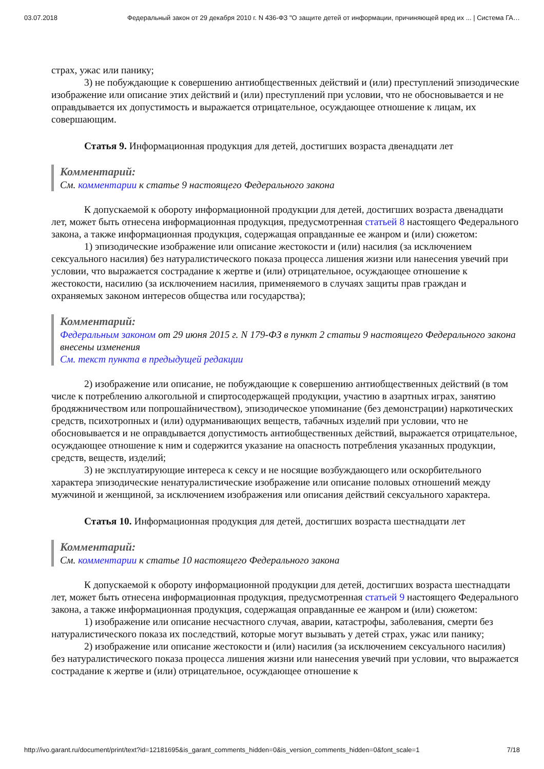03.07.2018 Федеральный закон от 29 декабря 2010 г. N 436-ФЗ "О защите детей от информации, причиняющей вред их ... | Система ГА…
страх, ужас или панику;
3) не побуждающие к совершению антиобщественных действий и (или) преступлений эпизодические изображение или описание этих действий и (или) преступлений при условии, что не обосновывается и не оправдывается их допустимость и выражается отрицательное, осуждающее отношение к лицам, их совершающим.
Статья 9. Информационная продукция для детей, достигших возраста двенадцати лет
Комментарий:
См. комментарии к статье 9 настоящего Федерального закона
К допускаемой к обороту информационной продукции для детей, достигших возраста двенадцати лет, может быть отнесена информационная продукция, предусмотренная статьей 8 настоящего Федерального закона, а также информационная продукция, содержащая оправданные ее жанром и (или) сюжетом:
1) эпизодические изображение или описание жестокости и (или) насилия (за исключением сексуального насилия) без натуралистического показа процесса лишения жизни или нанесения увечий при условии, что выражается сострадание к жертве и (или) отрицательное, осуждающее отношение к жестокости, насилию (за исключением насилия, применяемого в случаях защиты прав граждан и охраняемых законом интересов общества или государства);
Комментарий:
Федеральным законом от 29 июня 2015 г. N 179-ФЗ в пункт 2 статьи 9 настоящего Федерального закона внесены изменения
См. текст пункта в предыдущей редакции
2) изображение или описание, не побуждающие к совершению антиобщественных действий (в том числе к потреблению алкогольной и спиртосодержащей продукции, участию в азартных играх, занятию бродяжничеством или попрошайничеством), эпизодическое упоминание (без демонстрации) наркотических средств, психотропных и (или) одурманивающих веществ, табачных изделий при условии, что не обосновывается и не оправдывается допустимость антиобщественных действий, выражается отрицательное, осуждающее отношение к ним и содержится указание на опасность потребления указанных продукции, средств, веществ, изделий;
3) не эксплуатирующие интереса к сексу и не носящие возбуждающего или оскорбительного характера эпизодические ненатуралистические изображение или описание половых отношений между мужчиной и женщиной, за исключением изображения или описания действий сексуального характера.
Статья 10. Информационная продукция для детей, достигших возраста шестнадцати лет
Комментарий:
См. комментарии к статье 10 настоящего Федерального закона
К допускаемой к обороту информационной продукции для детей, достигших возраста шестнадцати лет, может быть отнесена информационная продукция, предусмотренная статьей 9 настоящего Федерального закона, а также информационная продукция, содержащая оправданные ее жанром и (или) сюжетом:
1) изображение или описание несчастного случая, аварии, катастрофы, заболевания, смерти без натуралистического показа их последствий, которые могут вызывать у детей страх, ужас или панику;
2) изображение или описание жестокости и (или) насилия (за исключением сексуального насилия) без натуралистического показа процесса лишения жизни или нанесения увечий при условии, что выражается сострадание к жертве и (или) отрицательное, осуждающее отношение к
http://ivo.garant.ru/document/print/text?id=12181695&is_garant_comments_hidden=0&is_version_comments_hidden=0&font_scale=1 7/18